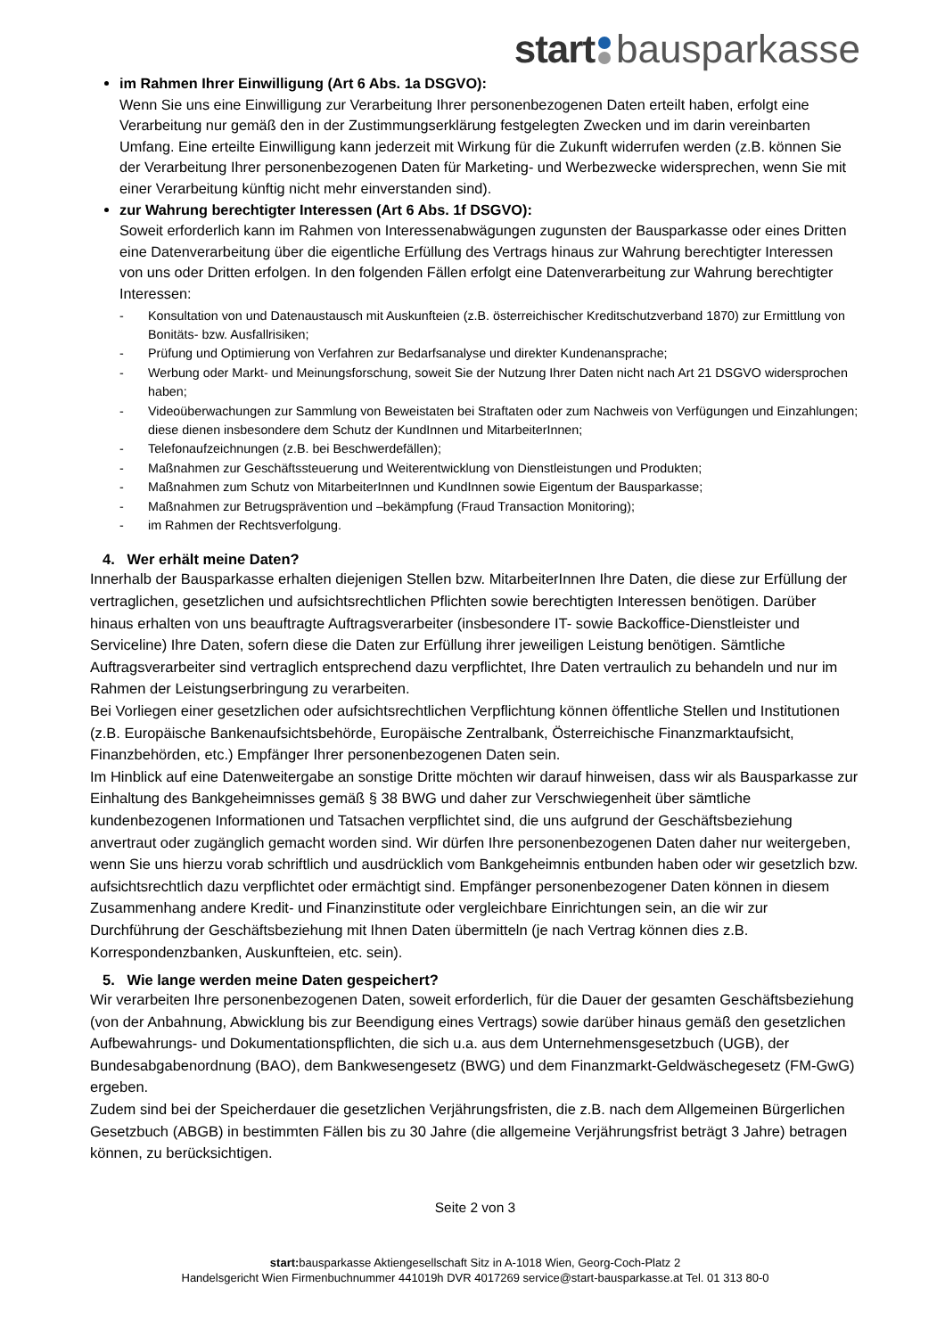start bausparkasse
im Rahmen Ihrer Einwilligung (Art 6 Abs. 1a DSGVO):
Wenn Sie uns eine Einwilligung zur Verarbeitung Ihrer personenbezogenen Daten erteilt haben, erfolgt eine Verarbeitung nur gemäß den in der Zustimmungserklärung festgelegten Zwecken und im darin vereinbarten Umfang. Eine erteilte Einwilligung kann jederzeit mit Wirkung für die Zukunft widerrufen werden (z.B. können Sie der Verarbeitung Ihrer personenbezogenen Daten für Marketing- und Werbezwecke widersprechen, wenn Sie mit einer Verarbeitung künftig nicht mehr einverstanden sind).
zur Wahrung berechtigter Interessen (Art 6 Abs. 1f DSGVO):
Soweit erforderlich kann im Rahmen von Interessenabwägungen zugunsten der Bausparkasse oder eines Dritten eine Datenverarbeitung über die eigentliche Erfüllung des Vertrags hinaus zur Wahrung berechtigter Interessen von uns oder Dritten erfolgen. In den folgenden Fällen erfolgt eine Datenverarbeitung zur Wahrung berechtigter Interessen:
- Konsultation von und Datenaustausch mit Auskunfteien (z.B. österreichischer Kreditschutzverband 1870) zur Ermittlung von Bonitäts- bzw. Ausfallrisiken;
- Prüfung und Optimierung von Verfahren zur Bedarfsanalyse und direkter Kundenansprache;
- Werbung oder Markt- und Meinungsforschung, soweit Sie der Nutzung Ihrer Daten nicht nach Art 21 DSGVO widersprochen haben;
- Videoüberwachungen zur Sammlung von Beweistaten bei Straftaten oder zum Nachweis von Verfügungen und Einzahlungen; diese dienen insbesondere dem Schutz der KundInnen und MitarbeiterInnen;
- Telefonaufzeichnungen (z.B. bei Beschwerdefällen);
- Maßnahmen zur Geschäftssteuerung und Weiterentwicklung von Dienstleistungen und Produkten;
- Maßnahmen zum Schutz von MitarbeiterInnen und KundInnen sowie Eigentum der Bausparkasse;
- Maßnahmen zur Betrugsprävention und –bekämpfung (Fraud Transaction Monitoring);
- im Rahmen der Rechtsverfolgung.
4. Wer erhält meine Daten?
Innerhalb der Bausparkasse erhalten diejenigen Stellen bzw. MitarbeiterInnen Ihre Daten, die diese zur Erfüllung der vertraglichen, gesetzlichen und aufsichtsrechtlichen Pflichten sowie berechtigten Interessen benötigen. Darüber hinaus erhalten von uns beauftragte Auftragsverarbeiter (insbesondere IT- sowie Backoffice-Dienstleister und Serviceline) Ihre Daten, sofern diese die Daten zur Erfüllung ihrer jeweiligen Leistung benötigen. Sämtliche Auftragsverarbeiter sind vertraglich entsprechend dazu verpflichtet, Ihre Daten vertraulich zu behandeln und nur im Rahmen der Leistungserbringung zu verarbeiten.
Bei Vorliegen einer gesetzlichen oder aufsichtsrechtlichen Verpflichtung können öffentliche Stellen und Institutionen (z.B. Europäische Bankenaufsichtsbehörde, Europäische Zentralbank, Österreichische Finanzmarktaufsicht, Finanzbehörden, etc.) Empfänger Ihrer personenbezogenen Daten sein.
Im Hinblick auf eine Datenweitergabe an sonstige Dritte möchten wir darauf hinweisen, dass wir als Bausparkasse zur Einhaltung des Bankgeheimnisses gemäß § 38 BWG und daher zur Verschwiegenheit über sämtliche kundenbezogenen Informationen und Tatsachen verpflichtet sind, die uns aufgrund der Geschäftsbeziehung anvertraut oder zugänglich gemacht worden sind. Wir dürfen Ihre personenbezogenen Daten daher nur weitergeben, wenn Sie uns hierzu vorab schriftlich und ausdrücklich vom Bankgeheimnis entbunden haben oder wir gesetzlich bzw. aufsichtsrechtlich dazu verpflichtet oder ermächtigt sind. Empfänger personenbezogener Daten können in diesem Zusammenhang andere Kredit- und Finanzinstitute oder vergleichbare Einrichtungen sein, an die wir zur Durchführung der Geschäftsbeziehung mit Ihnen Daten übermitteln (je nach Vertrag können dies z.B. Korrespondenzbanken, Auskunfteien, etc. sein).
5. Wie lange werden meine Daten gespeichert?
Wir verarbeiten Ihre personenbezogenen Daten, soweit erforderlich, für die Dauer der gesamten Geschäftsbeziehung (von der Anbahnung, Abwicklung bis zur Beendigung eines Vertrags) sowie darüber hinaus gemäß den gesetzlichen Aufbewahrungs- und Dokumentationspflichten, die sich u.a. aus dem Unternehmensgesetzbuch (UGB), der Bundesabgabenordnung (BAO), dem Bankwesengesetz (BWG) und dem Finanzmarkt-Geldwäschegesetz (FM-GwG) ergeben.
Zudem sind bei der Speicherdauer die gesetzlichen Verjährungsfristen, die z.B. nach dem Allgemeinen Bürgerlichen Gesetzbuch (ABGB) in bestimmten Fällen bis zu 30 Jahre (die allgemeine Verjährungsfrist beträgt 3 Jahre) betragen können, zu berücksichtigen.
Seite 2 von 3
start: bausparkasse Aktiengesellschaft Sitz in A-1018 Wien, Georg-Coch-Platz 2
Handelsgericht Wien Firmenbuchnummer 441019h DVR 4017269 service@start-bausparkasse.at Tel. 01 313 80-0